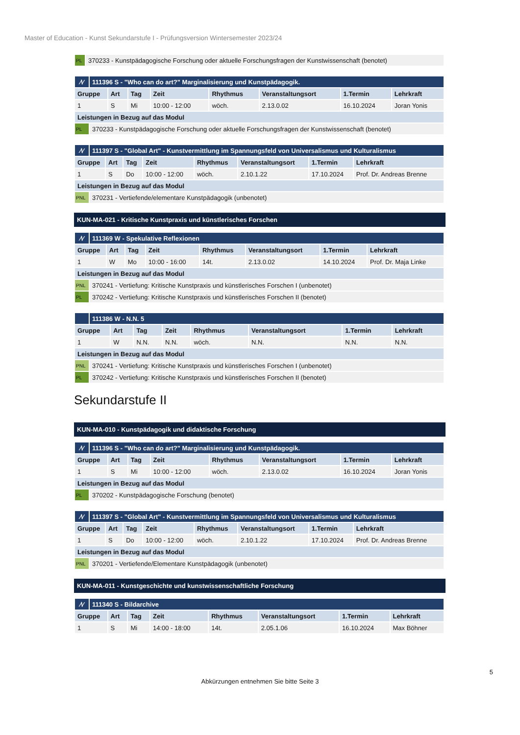Master of Education - Kunst Sekundarstufe I - Prüfungsversion Wintersemester 2023/24
| PL | 370233 - Kunstpädagogische Forschung oder aktuelle Forschungsfragen der Kunstwissenschaft (benotet) |
| ⁄\⁄ | 111396 S - "Who can do art?" Marginalisierung und Kunstpädagogik. | | | | | | | |
| --- | --- | --- | --- | --- | --- | --- | --- | --- |
| Gruppe | | Art | Tag | Zeit | Rhythmus | Veranstaltungsort | 1.Termin | Lehrkraft |
| 1 | | S | Mi | 10:00 - 12:00 | wöch. | 2.13.0.02 | 16.10.2024 | Joran Yonis |
| Leistungen in Bezug auf das Modul | | | | | | | | |
| PL | 370233 - Kunstpädagogische Forschung oder aktuelle Forschungsfragen der Kunstwissenschaft (benotet) | | | | | | | |
| ⁄\⁄ | 111397 S - "Global Art" - Kunstvermittlung im Spannungsfeld von Universalismus und Kulturalismus | | | | | | | |
| --- | --- | --- | --- | --- | --- | --- | --- | --- |
| Gruppe | | Art | Tag | Zeit | Rhythmus | Veranstaltungsort | 1.Termin | Lehrkraft |
| 1 | | S | Do | 10:00 - 12:00 | wöch. | 2.10.1.22 | 17.10.2024 | Prof. Dr. Andreas Brenne |
| Leistungen in Bezug auf das Modul | | | | | | | | |
| PNL | 370231 - Vertiefende/elementare Kunstpädagogik (unbenotet) | | | | | | | |
KUN-MA-021 - Kritische Kunstpraxis und künstlerisches Forschen
| ⁄\⁄ | 111369 W - Spekulative Reflexionen | | | | | | | |
| --- | --- | --- | --- | --- | --- | --- | --- | --- |
| Gruppe | | Art | Tag | Zeit | Rhythmus | Veranstaltungsort | 1.Termin | Lehrkraft |
| 1 | | W | Mo | 10:00 - 16:00 | 14t. | 2.13.0.02 | 14.10.2024 | Prof. Dr. Maja Linke |
| Leistungen in Bezug auf das Modul | | | | | | | | |
| PNL | 370241 - Vertiefung: Kritische Kunstpraxis und künstlerisches Forschen I (unbenotet) | | | | | | | |
| PL | 370242 - Vertiefung: Kritische Kunstpraxis und künstlerisches Forschen II (benotet) | | | | | | | |
| | 111386 W - N.N. 5 | | | | | | | |
| --- | --- | --- | --- | --- | --- | --- | --- | --- |
| Gruppe | | Art | Tag | Zeit | Rhythmus | Veranstaltungsort | 1.Termin | Lehrkraft |
| 1 | | W | N.N. | N.N. | wöch. | N.N. | N.N. | N.N. |
| Leistungen in Bezug auf das Modul | | | | | | | | |
| PNL | 370241 - Vertiefung: Kritische Kunstpraxis und künstlerisches Forschen I (unbenotet) | | | | | | | |
| PL | 370242 - Vertiefung: Kritische Kunstpraxis und künstlerisches Forschen II (benotet) | | | | | | | |
Sekundarstufe II
KUN-MA-010 - Kunstpädagogik und didaktische Forschung
| ⁄\⁄ | 111396 S - "Who can do art?" Marginalisierung und Kunstpädagogik. | | | | | | | |
| --- | --- | --- | --- | --- | --- | --- | --- | --- |
| Gruppe | | Art | Tag | Zeit | Rhythmus | Veranstaltungsort | 1.Termin | Lehrkraft |
| 1 | | S | Mi | 10:00 - 12:00 | wöch. | 2.13.0.02 | 16.10.2024 | Joran Yonis |
| Leistungen in Bezug auf das Modul | | | | | | | | |
| PL | 370202 - Kunstpädagogische Forschung (benotet) | | | | | | | |
| ⁄\⁄ | 111397 S - "Global Art" - Kunstvermittlung im Spannungsfeld von Universalismus und Kulturalismus | | | | | | | |
| --- | --- | --- | --- | --- | --- | --- | --- | --- |
| Gruppe | | Art | Tag | Zeit | Rhythmus | Veranstaltungsort | 1.Termin | Lehrkraft |
| 1 | | S | Do | 10:00 - 12:00 | wöch. | 2.10.1.22 | 17.10.2024 | Prof. Dr. Andreas Brenne |
| Leistungen in Bezug auf das Modul | | | | | | | | |
| PNL | 370201 - Vertiefende/Elementare Kunstpädagogik (unbenotet) | | | | | | | |
KUN-MA-011 - Kunstgeschichte und kunstwissenschaftliche Forschung
| ⁄\⁄ | 111340 S - Bildarchive | | | | | | | |
| --- | --- | --- | --- | --- | --- | --- | --- | --- |
| Gruppe | | Art | Tag | Zeit | Rhythmus | Veranstaltungsort | 1.Termin | Lehrkraft |
| 1 | | S | Mi | 14:00 - 18:00 | 14t. | 2.05.1.06 | 16.10.2024 | Max Böhner |
5
Abkürzungen entnehmen Sie bitte Seite 3